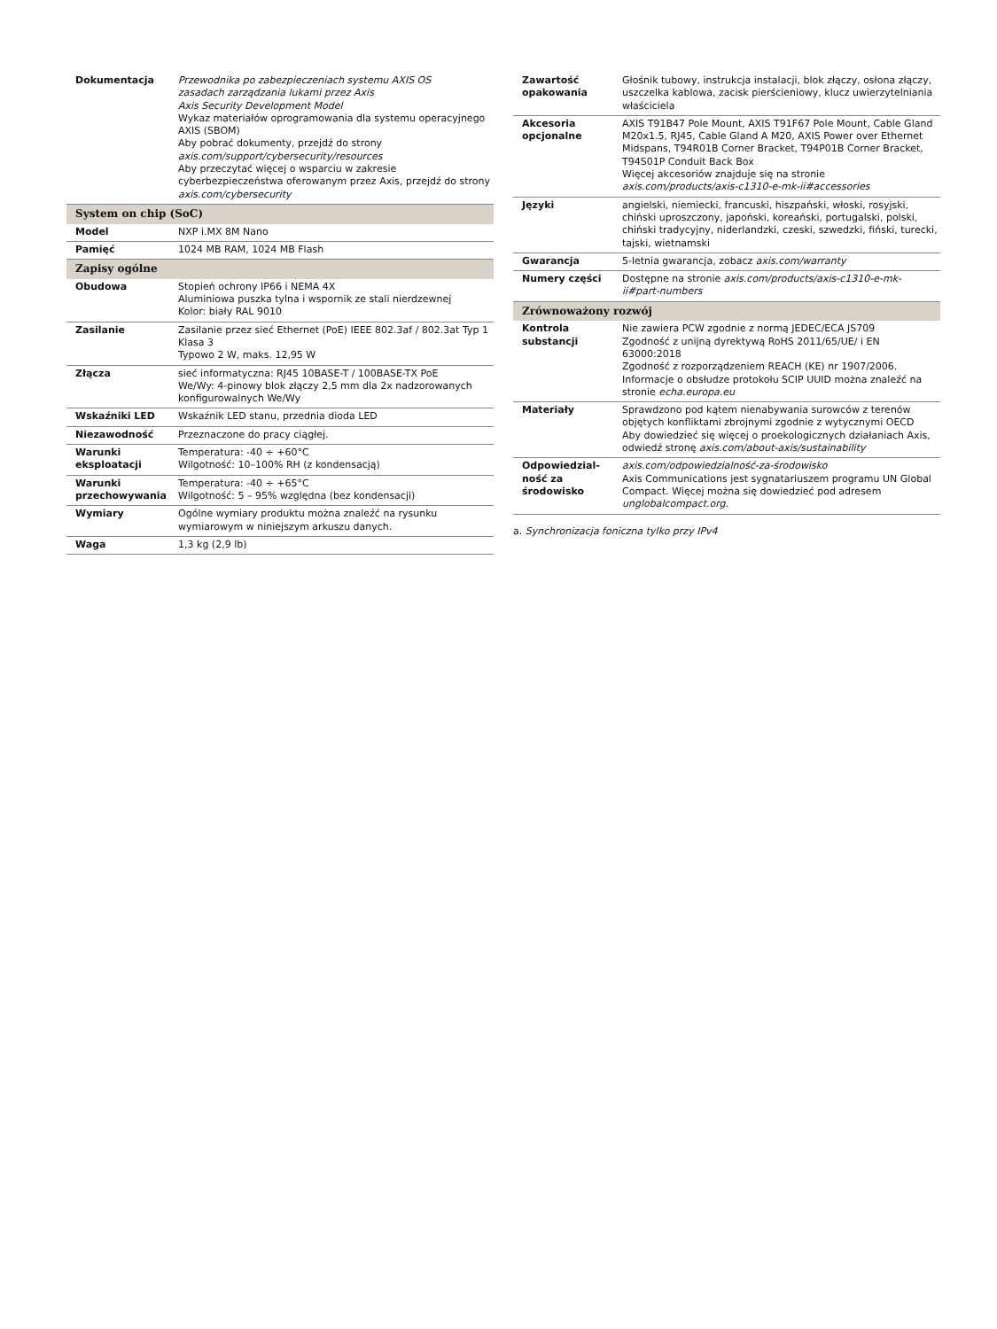| Dokumentacja | Przewodnika po zabezpieczeniach systemu AXIS OS zasadach zarządzania lukami przez Axis Axis Security Development Model Wykaz materiałów oprogramowania dla systemu operacyjnego AXIS (SBOM) Aby pobrać dokumenty, przejdź do strony axis.com/support/cybersecurity/resources Aby przeczytać więcej o wsparciu w zakresie cyberbezpieczeństwa oferowanym przez Axis, przejdź do strony axis.com/cybersecurity |
| System on chip (SoC) | |
| Model | NXP i.MX 8M Nano |
| Pamięć | 1024 MB RAM, 1024 MB Flash |
| Zapisy ogólne | |
| Obudowa | Stopień ochrony IP66 i NEMA 4X Aluminiowa puszka tylna i wspornik ze stali nierdzewnej Kolor: biały RAL 9010 |
| Zasilanie | Zasilanie przez sieć Ethernet (PoE) IEEE 802.3af / 802.3at Typ 1 Klasa 3 Typowo 2 W, maks. 12,95 W |
| Złącza | sieć informatyczna: RJ45 10BASE-T / 100BASE-TX PoE We/Wy: 4-pinowy blok złączy 2,5 mm dla 2x nadzorowanych konfigurowalnych We/Wy |
| Wskaźniki LED | Wskaźnik LED stanu, przednia dioda LED |
| Niezawodność | Przeznaczone do pracy ciągłej. |
| Warunki eksploatacji | Temperatura: -40 ÷ +60°C Wilgotność: 10–100% RH (z kondensacją) |
| Warunki przechowywania | Temperatura: -40 ÷ +65°C Wilgotność: 5 – 95% względna (bez kondensacji) |
| Wymiary | Ogólne wymiary produktu można znaleźć na rysunku wymiarowym w niniejszym arkuszu danych. |
| Waga | 1,3 kg (2,9 lb) |
| Zawartość opakowania | Głośnik tubowy, instrukcja instalacji, blok złączy, osłona złączy, uszczelka kablowa, zacisk pierścieniowy, klucz uwierzytelniania właściciela |
| Akcesoria opcjonalne | AXIS T91B47 Pole Mount, AXIS T91F67 Pole Mount, Cable Gland M20x1.5, RJ45, Cable Gland A M20, AXIS Power over Ethernet Midspans, T94R01B Corner Bracket, T94P01B Corner Bracket, T94S01P Conduit Back Box Więcej akcesoriów znajduje się na stronie axis.com/products/axis-c1310-e-mk-ii#accessories |
| Języki | angielski, niemiecki, francuski, hiszpański, włoski, rosyjski, chiński uproszczony, japoński, koreański, portugalski, polski, chiński tradycyjny, niderlandzki, czeski, szwedzki, fiński, turecki, tajski, wietnamski |
| Gwarancja | 5-letnia gwarancja, zobacz axis.com/warranty |
| Numery części | Dostępne na stronie axis.com/products/axis-c1310-e-mk-ii#part-numbers |
| Zrównoważony rozwój | |
| Kontrola substancji | Nie zawiera PCW zgodnie z normą JEDEC/ECA JS709 Zgodność z unijną dyrektywą RoHS 2011/65/UE/ i EN 63000:2018 Zgodność z rozporządzeniem REACH (KE) nr 1907/2006. Informacje o obsłudze protokołu SCIP UUID można znaleźć na stronie echa.europa.eu |
| Materiały | Sprawdzono pod kątem nienabywania surowców z terenów objętych konfliktami zbrojnymi zgodnie z wytycznymi OECD Aby dowiedzieć się więcej o proekologicznych działaniach Axis, odwiedź stronę axis.com/about-axis/sustainability |
| Odpowiedzial-ność za środowisko | axis.com/odpowiedzialność-za-środowisko Axis Communications jest sygnatariuszem programu UN Global Compact. Więcej można się dowiedzieć pod adresem unglobalcompact.org. |
a. Synchronizacja foniczna tylko przy IPv4